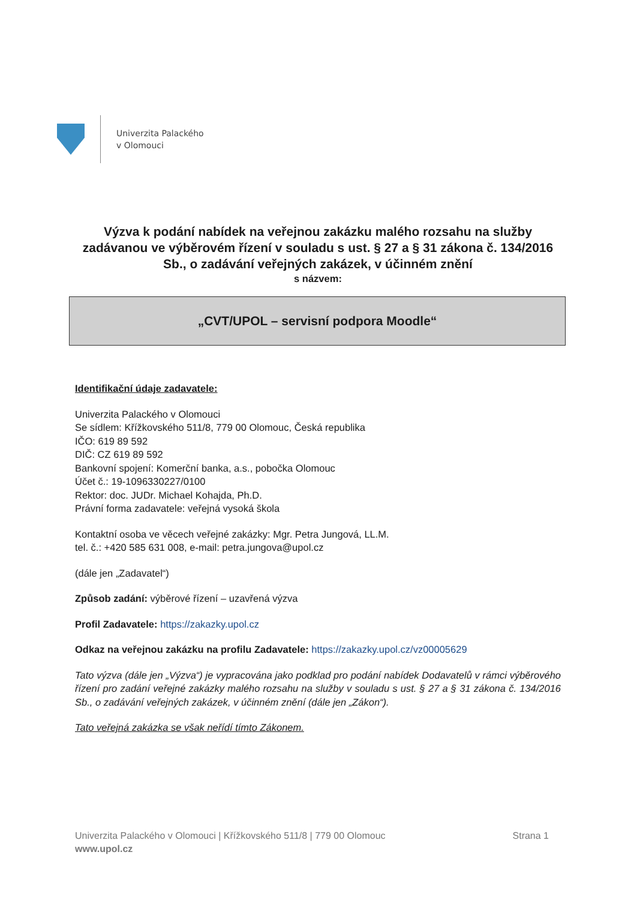Univerzita Palackého
v Olomouci
Výzva k podání nabídek na veřejnou zakázku malého rozsahu na služby zadávanou ve výběrovém řízení v souladu s ust. § 27 a § 31 zákona č. 134/2016 Sb., o zadávání veřejných zakázek, v účinném znění
s názvem:
„CVT/UPOL – servisní podpora Moodle“
Identifikační údaje zadavatele:
Univerzita Palackého v Olomouci
Se sídlem: Křížkovského 511/8, 779 00 Olomouc, Česká republika
IČO: 619 89 592
DIČ: CZ 619 89 592
Bankovní spojení: Komerční banka, a.s., pobočka Olomouc
Účet č.: 19-1096330227/0100
Rektor: doc. JUDr. Michael Kohajda, Ph.D.
Právní forma zadavatele: veřejná vysoká škola
Kontaktní osoba ve věcech veřejné zakázky: Mgr. Petra Jungová, LL.M.
tel. č.: +420 585 631 008, e-mail: petra.jungova@upol.cz
(dále jen „Zadavatel“)
Způsob zadání: výběrové řízení – uzavřená výzva
Profil Zadavatele: https://zakazky.upol.cz
Odkaz na veřejnou zakázku na profilu Zadavatele: https://zakazky.upol.cz/vz00005629
Tato výzva (dále jen „Výzva“) je vypracována jako podklad pro podání nabídek Dodavatelů v rámci výběrového řízení pro zadání veřejné zakázky malého rozsahu na služby v souladu s ust. § 27 a § 31 zákona č. 134/2016 Sb., o zadávání veřejných zakázek, v účinném znění (dále jen „Zákon“).
Tato veřejná zakázka se však neřídí tímto Zákonem.
Univerzita Palackého v Olomouci | Křížkovského 511/8 | 779 00 Olomouc
www.upol.cz
Strana 1